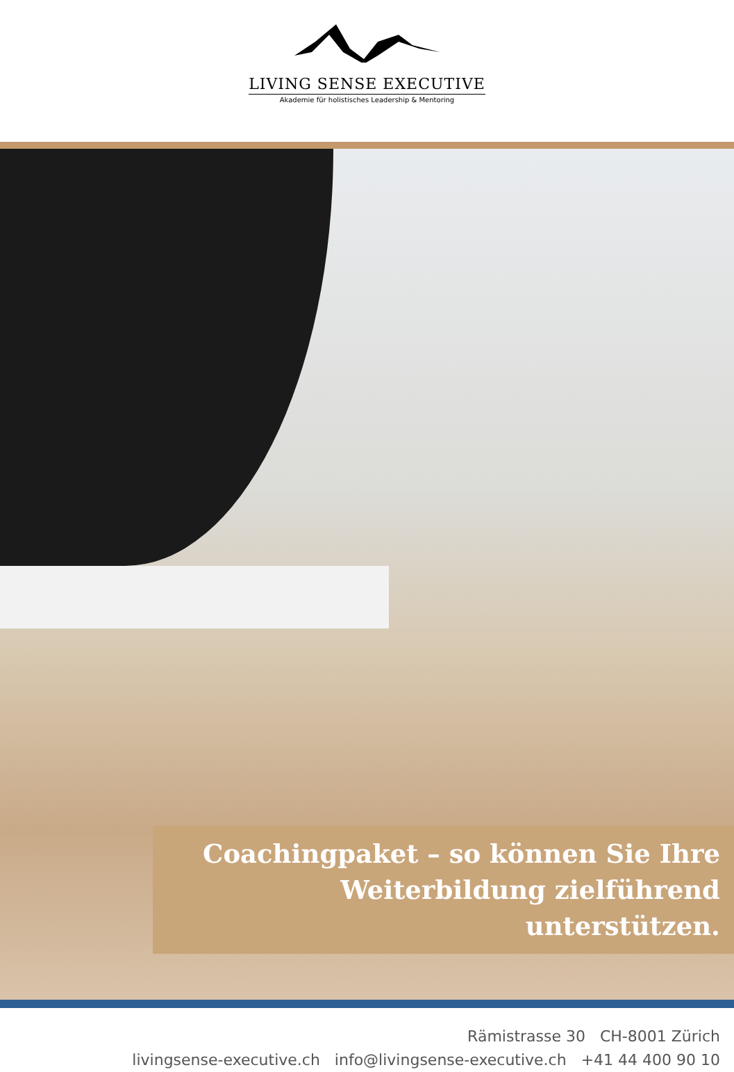LIVING SENSE EXECUTIVE
Akademie für holistisches Leadership & Mentoring
Coachingpaket – so können Sie Ihre
Weiterbildung zielführend unterstützen.
Rämistrasse 30 CH-8001 Zürich
livingsense-executive.ch info@livingsense-executive.ch +41 44 400 90 10